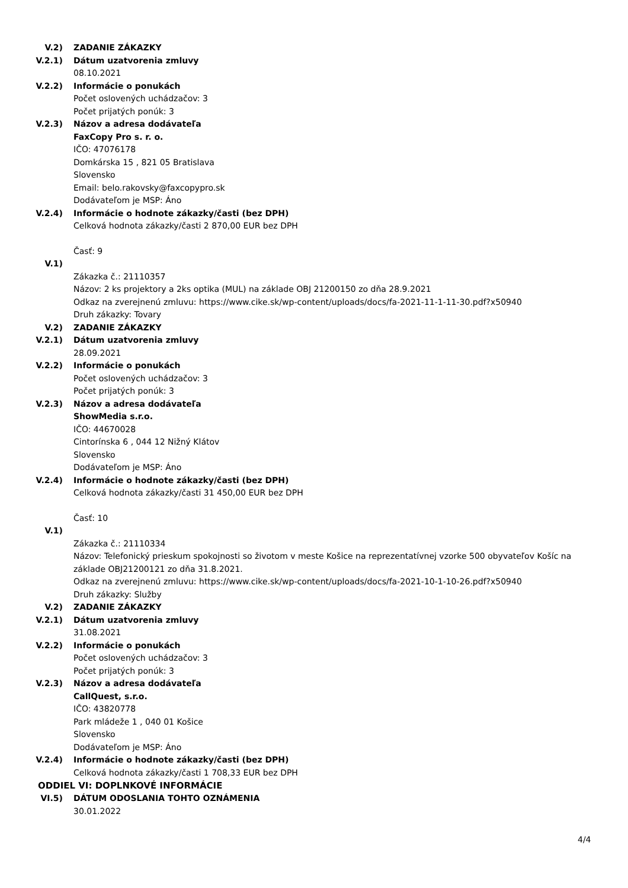V.2) ZADANIE ZÁKAZKY
V.2.1) Dátum uzatvorenia zmluvy
08.10.2021
V.2.2) Informácie o ponukách
Počet oslovených uchádzačov: 3
Počet prijatých ponúk: 3
V.2.3) Názov a adresa dodávateľa
FaxCopy Pro s. r. o.
IČO: 47076178
Domkárska 15 , 821 05 Bratislava
Slovensko
Email: belo.rakovsky@faxcopypro.sk
Dodávateľom je MSP: Áno
V.2.4) Informácie o hodnote zákazky/časti (bez DPH)
Celková hodnota zákazky/časti 2 870,00 EUR bez DPH
Časť: 9
V.1)
Zákazka č.: 21110357
Názov: 2 ks projektory a 2ks optika (MUL) na základe OBJ 21200150 zo dňa 28.9.2021
Odkaz na zverejnenú zmluvu: https://www.cike.sk/wp-content/uploads/docs/fa-2021-11-1-11-30.pdf?x50940
Druh zákazky: Tovary
V.2) ZADANIE ZÁKAZKY
V.2.1) Dátum uzatvorenia zmluvy
28.09.2021
V.2.2) Informácie o ponukách
Počet oslovených uchádzačov: 3
Počet prijatých ponúk: 3
V.2.3) Názov a adresa dodávateľa
ShowMedia s.r.o.
IČO: 44670028
Cintorínska 6 , 044 12 Nižný Klátov
Slovensko
Dodávateľom je MSP: Áno
V.2.4) Informácie o hodnote zákazky/časti (bez DPH)
Celková hodnota zákazky/časti 31 450,00 EUR bez DPH
Časť: 10
V.1)
Zákazka č.: 21110334
Názov: Telefonický prieskum spokojnosti so životom v meste Košice na reprezentatívnej vzorke 500 obyvateľov Košíc na základe OBJ21200121 zo dňa 31.8.2021.
Odkaz na zverejnenú zmluvu: https://www.cike.sk/wp-content/uploads/docs/fa-2021-10-1-10-26.pdf?x50940
Druh zákazky: Služby
V.2) ZADANIE ZÁKAZKY
V.2.1) Dátum uzatvorenia zmluvy
31.08.2021
V.2.2) Informácie o ponukách
Počet oslovených uchádzačov: 3
Počet prijatých ponúk: 3
V.2.3) Názov a adresa dodávateľa
CallQuest, s.r.o.
IČO: 43820778
Park mládeže 1 , 040 01 Košice
Slovensko
Dodávateľom je MSP: Áno
V.2.4) Informácie o hodnote zákazky/časti (bez DPH)
Celková hodnota zákazky/časti 1 708,33 EUR bez DPH
ODDIEL VI: DOPLNKOVÉ INFORMÁCIE
VI.5) DÁTUM ODOSLANIA TOHTO OZNÁMENIA
30.01.2022
4/4